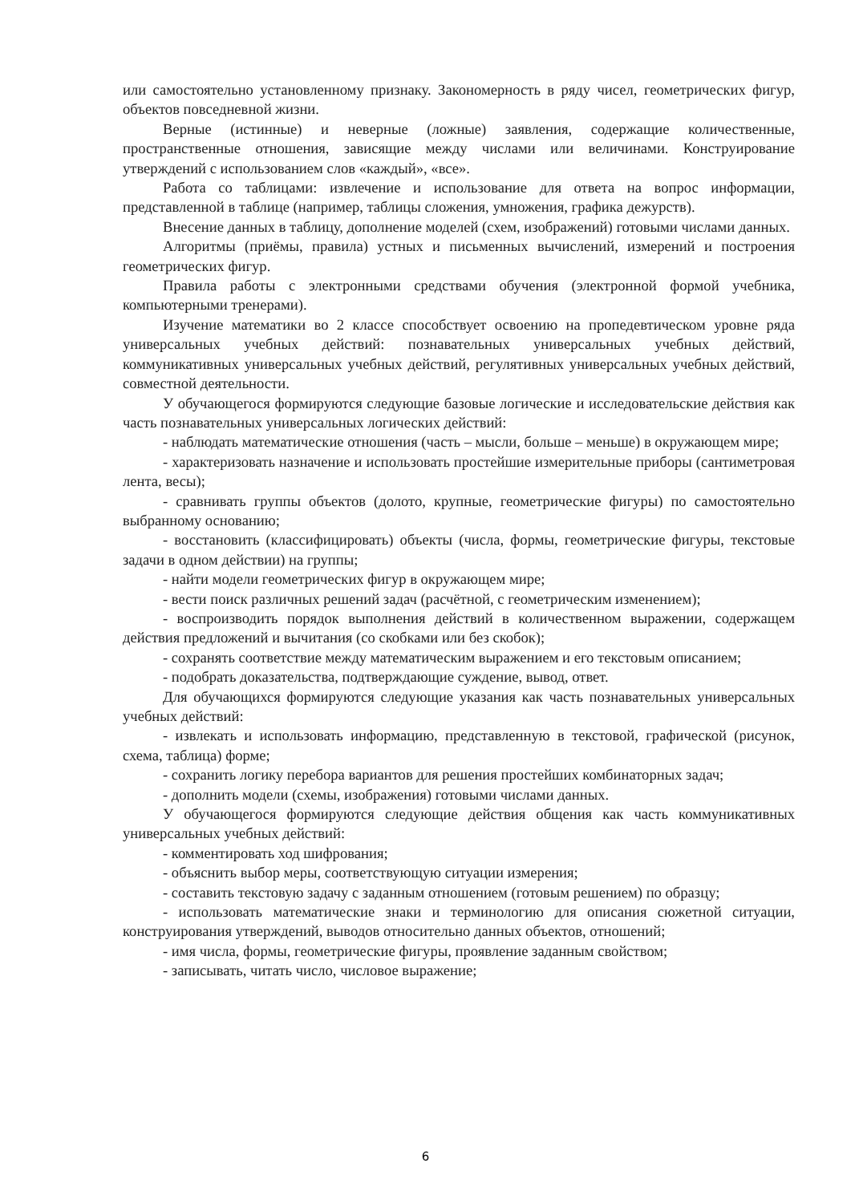или самостоятельно установленному признаку. Закономерность в ряду чисел, геометрических фигур, объектов повседневной жизни.
Верные (истинные) и неверные (ложные) заявления, содержащие количественные, пространственные отношения, зависящие между числами или величинами. Конструирование утверждений с использованием слов «каждый», «все».
Работа со таблицами: извлечение и использование для ответа на вопрос информации, представленной в таблице (например, таблицы сложения, умножения, графика дежурств).
Внесение данных в таблицу, дополнение моделей (схем, изображений) готовыми числами данных.
Алгоритмы (приёмы, правила) устных и письменных вычислений, измерений и построения геометрических фигур.
Правила работы с электронными средствами обучения (электронной формой учебника, компьютерными тренерами).
Изучение математики во 2 классе способствует освоению на пропедевтическом уровне ряда универсальных учебных действий: познавательных универсальных учебных действий, коммуникативных универсальных учебных действий, регулятивных универсальных учебных действий, совместной деятельности.
У обучающегося формируются следующие базовые логические и исследовательские действия как часть познавательных универсальных логических действий:
- наблюдать математические отношения (часть – мысли, больше – меньше) в окружающем мире;
- характеризовать назначение и использовать простейшие измерительные приборы (сантиметровая лента, весы);
- сравнивать группы объектов (долото, крупные, геометрические фигуры) по самостоятельно выбранному основанию;
- восстановить (классифицировать) объекты (числа, формы, геометрические фигуры, текстовые задачи в одном действии) на группы;
- найти модели геометрических фигур в окружающем мире;
- вести поиск различных решений задач (расчётной, с геометрическим изменением);
- воспроизводить порядок выполнения действий в количественном выражении, содержащем действия предложений и вычитания (со скобками или без скобок);
- сохранять соответствие между математическим выражением и его текстовым описанием;
- подобрать доказательства, подтверждающие суждение, вывод, ответ.
Для обучающихся формируются следующие указания как часть познавательных универсальных учебных действий:
- извлекать и использовать информацию, представленную в текстовой, графической (рисунок, схема, таблица) форме;
- сохранить логику перебора вариантов для решения простейших комбинаторных задач;
- дополнить модели (схемы, изображения) готовыми числами данных.
У обучающегося формируются следующие действия общения как часть коммуникативных универсальных учебных действий:
- комментировать ход шифрования;
- объяснить выбор меры, соответствующую ситуации измерения;
- составить текстовую задачу с заданным отношением (готовым решением) по образцу;
- использовать математические знаки и терминологию для описания сюжетной ситуации, конструирования утверждений, выводов относительно данных объектов, отношений;
- имя числа, формы, геометрические фигуры, проявление заданным свойством;
- записывать, читать число, числовое выражение;
6